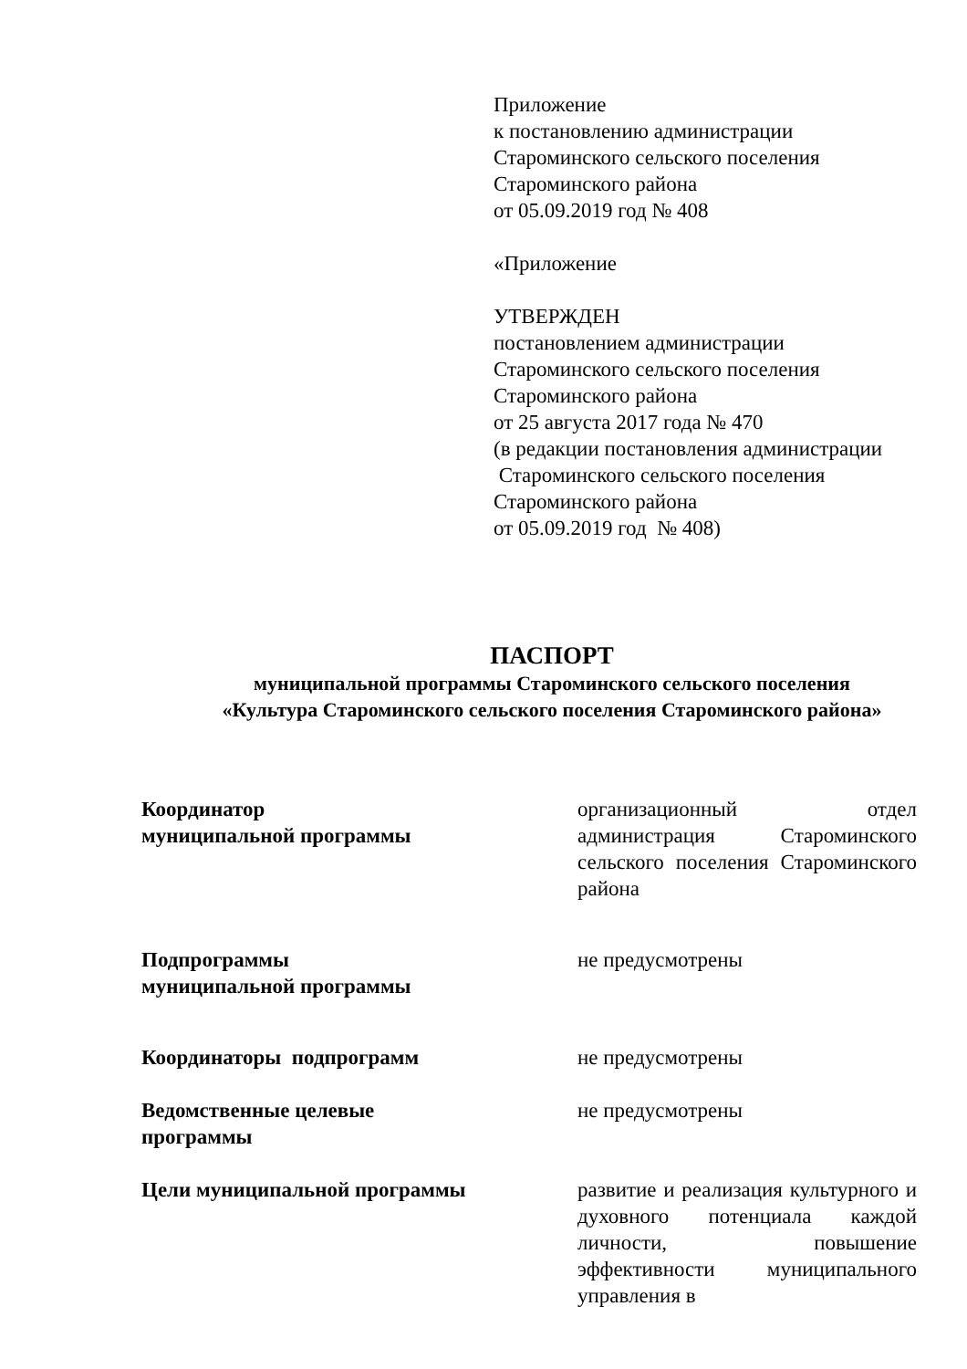Приложение
к постановлению администрации
Староминского сельского поселения
Староминского района
от 05.09.2019 год № 408
«Приложение
УТВЕРЖДЕН
постановлением администрации
Староминского сельского поселения
Староминского района
от 25 августа 2017 года № 470
(в редакции постановления администрации
Староминского сельского поселения
Староминского района
от 05.09.2019 год № 408)
ПАСПОРТ
муниципальной программы Староминского сельского поселения
«Культура Староминского сельского поселения Староминского района»
| Координатор муниципальной программы | организационный отдел администрация Староминского сельского поселения Староминского района |
| Подпрограммы муниципальной программы | не предусмотрены |
| Координаторы подпрограмм | не предусмотрены |
| Ведомственные целевые программы | не предусмотрены |
| Цели муниципальной программы | развитие и реализация культурного и духовного потенциала каждой личности, повышение эффективности муниципального управления в |